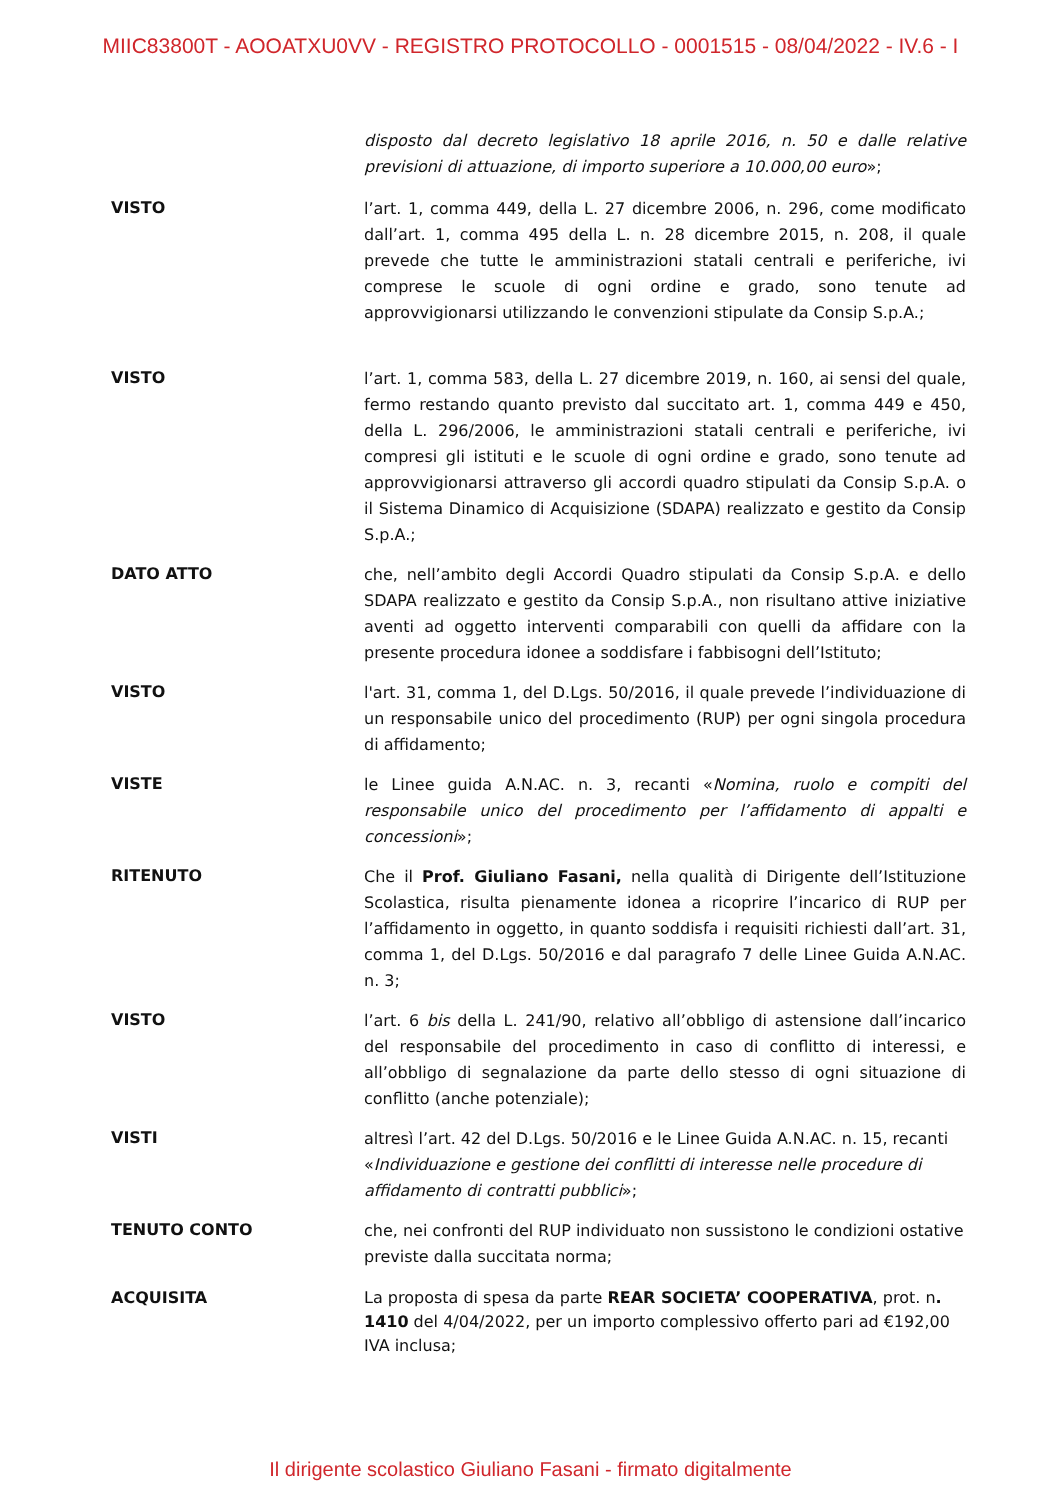MIIC83800T - AOOATXU0VV - REGISTRO PROTOCOLLO - 0001515 - 08/04/2022 - IV.6 - I
disposto dal decreto legislativo 18 aprile 2016, n. 50 e dalle relative previsioni di attuazione, di importo superiore a 10.000,00 euro»;
VISTO
l’art. 1, comma 449, della L. 27 dicembre 2006, n. 296, come modificato dall’art. 1, comma 495 della L. n. 28 dicembre 2015, n. 208, il quale prevede che tutte le amministrazioni statali centrali e periferiche, ivi comprese le scuole di ogni ordine e grado, sono tenute ad approvvigionarsi utilizzando le convenzioni stipulate da Consip S.p.A.;
VISTO
l’art. 1, comma 583, della L. 27 dicembre 2019, n. 160, ai sensi del quale, fermo restando quanto previsto dal succitato art. 1, comma 449 e 450, della L. 296/2006, le amministrazioni statali centrali e periferiche, ivi compresi gli istituti e le scuole di ogni ordine e grado, sono tenute ad approvvigionarsi attraverso gli accordi quadro stipulati da Consip S.p.A. o il Sistema Dinamico di Acquisizione (SDAPA) realizzato e gestito da Consip S.p.A.;
DATO ATTO
che, nell’ambito degli Accordi Quadro stipulati da Consip S.p.A. e dello SDAPA realizzato e gestito da Consip S.p.A., non risultano attive iniziative aventi ad oggetto interventi comparabili con quelli da affidare con la presente procedura idonee a soddisfare i fabbisogni dell’Istituto;
VISTO
l'art. 31, comma 1, del D.Lgs. 50/2016, il quale prevede l’individuazione di un responsabile unico del procedimento (RUP) per ogni singola procedura di affidamento;
VISTE
le Linee guida A.N.AC. n. 3, recanti «Nomina, ruolo e compiti del responsabile unico del procedimento per l’affidamento di appalti e concessioni»;
RITENUTO
Che il Prof. Giuliano Fasani, nella qualità di Dirigente dell’Istituzione Scolastica, risulta pienamente idonea a ricoprire l’incarico di RUP per l’affidamento in oggetto, in quanto soddisfa i requisiti richiesti dall’art. 31, comma 1, del D.Lgs. 50/2016 e dal paragrafo 7 delle Linee Guida A.N.AC. n. 3;
VISTO
l’art. 6 bis della L. 241/90, relativo all’obbligo di astensione dall’incarico del responsabile del procedimento in caso di conflitto di interessi, e all’obbligo di segnalazione da parte dello stesso di ogni situazione di conflitto (anche potenziale);
VISTI
altresì l’art. 42 del D.Lgs. 50/2016 e le Linee Guida A.N.AC. n. 15, recanti «Individuazione e gestione dei conflitti di interesse nelle procedure di affidamento di contratti pubblici»;
TENUTO CONTO
che, nei confronti del RUP individuato non sussistono le condizioni ostative previste dalla succitata norma;
ACQUISITA
La proposta di spesa da parte REAR SOCIETA’ COOPERATIVA, prot. n. 1410 del 4/04/2022, per un importo complessivo offerto pari ad €192,00 IVA inclusa;
Il dirigente scolastico Giuliano Fasani - firmato digitalmente